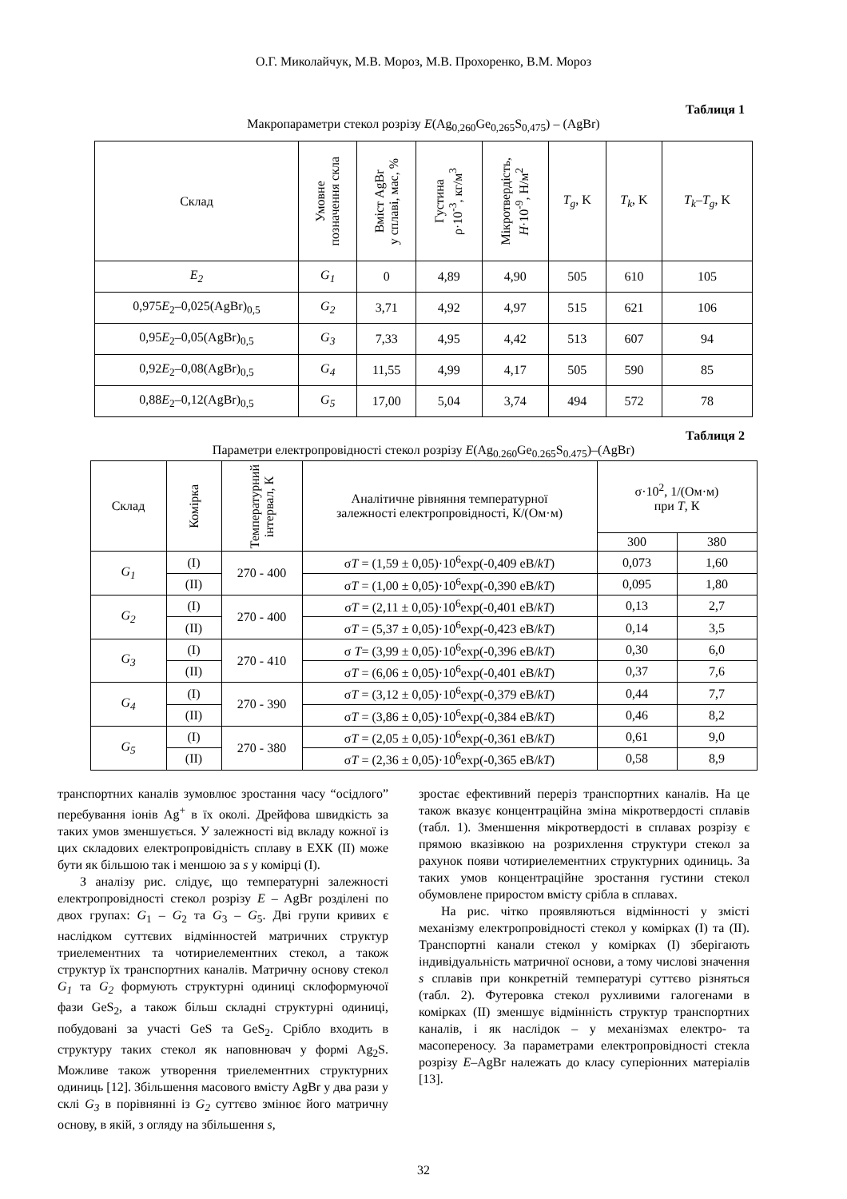О.Г. Миколайчук, М.В. Мороз, М.В. Прохоренко, В.М. Мороз
Таблиця 1
Макропараметри стекол розрізу E(Ag<sub>0,260</sub>Ge<sub>0,265</sub>S<sub>0,475</sub>) – (AgBr)
| Склад | Умовне позначення скла | Вміст AgBr у сплаві, мас, % | Густина ρ·10<sup>-3</sup>, кг/м<sup>3</sup> | Мікротвердість, H ·10<sup>-9</sup>, Н/м<sup>2</sup> | T<sub>g</sub> , K | T<sub>k</sub> , K | T<sub>k</sub>–T<sub>g</sub> , K |
| --- | --- | --- | --- | --- | --- | --- | --- |
| E<sub>2</sub> | G<sub>1</sub> | 0 | 4,89 | 4,90 | 505 | 610 | 105 |
| 0,975 E<sub>2</sub>–0,025(AgBr)<sub>0,5</sub> | G<sub>2</sub> | 3,71 | 4,92 | 4,97 | 515 | 621 | 106 |
| 0,95 E<sub>2</sub>–0,05(AgBr)<sub>0,5</sub> | G<sub>3</sub> | 7,33 | 4,95 | 4,42 | 513 | 607 | 94 |
| 0,92 E<sub>2</sub>–0,08(AgBr)<sub>0,5</sub> | G<sub>4</sub> | 11,55 | 4,99 | 4,17 | 505 | 590 | 85 |
| 0,88 E<sub>2</sub>–0,12(AgBr)<sub>0,5</sub> | G<sub>5</sub> | 17,00 | 5,04 | 3,74 | 494 | 572 | 78 |
Таблиця 2
Параметри електропровідності стекол розрізу E(Ag<sub>0.260</sub>Ge<sub>0.265</sub>S<sub>0.475</sub>)–(AgBr)
| Склад | Комірка | Температурний інтервал, К | Аналітичне рівняння температурної залежності електропровідності, К/(Ом·м) | σ·10<sup>2</sup>, 1/(Ом·м) при T , К | |
| --- | --- | --- | --- | --- | --- |
| | | | | 300 | 380 |
| G<sub>1</sub> | (I) | 270 - 400 | σ T = (1,59 ± 0,05)·10<sup>6</sup>exp(-0,409 eВ/ kT ) | 0,073 | 1,60 |
| | (II) | | σ T = (1,00 ± 0,05)·10<sup>6</sup>exp(-0,390 eВ/ kT ) | 0,095 | 1,80 |
| G<sub>2</sub> | (I) | 270 - 400 | σ T = (2,11 ± 0,05)·10<sup>6</sup>exp(-0,401 eВ/ kT ) | 0,13 | 2,7 |
| | (II) | | σ T = (5,37 ± 0,05)·10<sup>6</sup>exp(-0,423 eВ/ kT ) | 0,14 | 3,5 |
| G<sub>3</sub> | (I) | 270 - 410 | σ T = (3,99 ± 0,05)·10<sup>6</sup>exp(-0,396 eВ/ kT ) | 0,30 | 6,0 |
| | (II) | | σ T = (6,06 ± 0,05)·10<sup>6</sup>exp(-0,401 eВ/ kT ) | 0,37 | 7,6 |
| G<sub>4</sub> | (I) | 270 - 390 | σ T = (3,12 ± 0,05)·10<sup>6</sup>exp(-0,379 eВ/ kT ) | 0,44 | 7,7 |
| | (II) | | σ T = (3,86 ± 0,05)·10<sup>6</sup>exp(-0,384 eВ/ kT ) | 0,46 | 8,2 |
| G<sub>5</sub> | (I) | 270 - 380 | σ T = (2,05 ± 0,05)·10<sup>6</sup>exp(-0,361 eВ/ kT ) | 0,61 | 9,0 |
| | (II) | | σ T = (2,36 ± 0,05)·10<sup>6</sup>exp(-0,365 eВ/ kT ) | 0,58 | 8,9 |
транспортних каналів зумовлює зростання часу “осідлого” перебування іонів Ag<sup>+</sup> в їх околі. Дрейфова швидкість за таких умов зменшується. У залежності від вкладу кожної із цих складових електропровідність сплаву в ЕХК (II) може бути як більшою так і меншою за s у комірці (I).
З аналізу рис. слідує, що температурні залежності електропровідності стекол розрізу E – AgBr розділені по двох групах: G<sub>1</sub> – G<sub>2</sub> та G<sub>3</sub> – G<sub>5</sub>. Дві групи кривих є наслідком суттєвих відмінностей матричних структур триелементних та чотириелементних стекол, а також структур їх транспортних каналів. Матричну основу стекол G<sub>1</sub> та G<sub>2</sub> формують структурні одиниці склоформуючої фази GeS<sub>2</sub>, а також більш складні структурні одиниці, побудовані за участі GeS та GeS<sub>2</sub>. Срібло входить в структуру таких стекол як наповнювач у формі Ag<sub>2</sub>S. Можливе також утворення триелементних структурних одиниць [12]. Збільшення масового вмісту AgBr у два рази у склі G<sub>3</sub> в порівнянні із G<sub>2</sub> суттєво змінює його матричну основу, в якій, з огляду на збільшення s,
зростає ефективний переріз транспортних каналів. На це також вказує концентраційна зміна мікротвердості сплавів (табл. 1). Зменшення мікротвердості в сплавах розрізу є прямою вказівкою на розрихлення структури стекол за рахунок появи чотириелементних структурних одиниць. За таких умов концентраційне зростання густини стекол обумовлене приростом вмісту срібла в сплавах.
На рис. чітко проявляються відмінності у змісті механізму електропровідності стекол у комірках (I) та (II). Транспортні канали стекол у комірках (I) зберігають індивідуальність матричної основи, а тому числові значення s сплавів при конкретній температурі суттєво різняться (табл. 2). Футеровка стекол рухливими галогенами в комірках (II) зменшує відмінність структур транспортних каналів, і як наслідок – у механізмах електро- та масопереносу. За параметрами електропровідності стекла розрізу E–AgBr належать до класу суперіонних матеріалів [13].
32